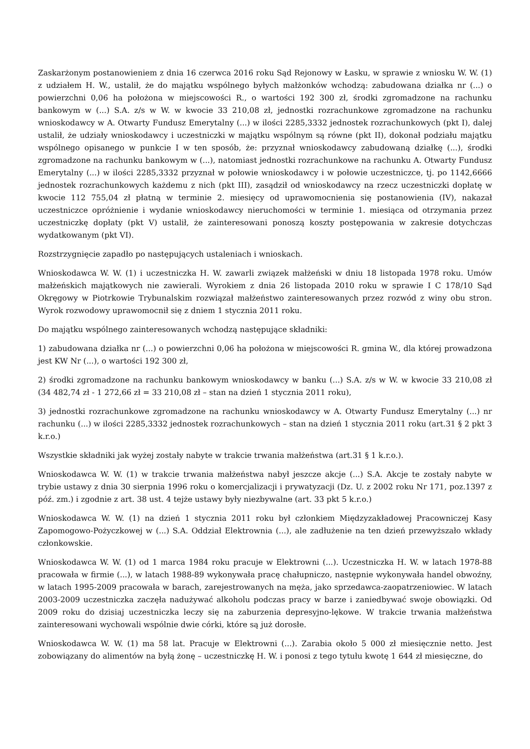Zaskarżonym postanowieniem z dnia 16 czerwca 2016 roku Sąd Rejonowy w Łasku, w sprawie z wniosku W. W. (1) z udziałem H. W., ustalił, że do majątku wspólnego byłych małżonków wchodzą: zabudowana działka nr (...) o powierzchni 0,06 ha położona w miejscowości R., o wartości 192 300 zł, środki zgromadzone na rachunku bankowym w (...) S.A. z/s w W. w kwocie 33 210,08 zł, jednostki rozrachunkowe zgromadzone na rachunku wnioskodawcy w A. Otwarty Fundusz Emerytalny (...) w ilości 2285,3332 jednostek rozrachunkowych (pkt I), dalej ustalił, że udziały wnioskodawcy i uczestniczki w majątku wspólnym są równe (pkt II), dokonał podziału majątku wspólnego opisanego w punkcie I w ten sposób, że: przyznał wnioskodawcy zabudowaną działkę (...), środki zgromadzone na rachunku bankowym w (...), natomiast jednostki rozrachunkowe na rachunku A. Otwarty Fundusz Emerytalny (...) w ilości 2285,3332 przyznał w połowie wnioskodawcy i w połowie uczestniczce, tj. po 1142,6666 jednostek rozrachunkowych każdemu z nich (pkt III), zasądził od wnioskodawcy na rzecz uczestniczki dopłatę w kwocie 112 755,04 zł płatną w terminie 2. miesięcy od uprawomocnienia się postanowienia (IV), nakazał uczestniczce opróżnienie i wydanie wnioskodawcy nieruchomości w terminie 1. miesiąca od otrzymania przez uczestniczkę dopłaty (pkt V) ustalił, że zainteresowani ponoszą koszty postępowania w zakresie dotychczas wydatkowanym (pkt VI).
Rozstrzygnięcie zapadło po następujących ustaleniach i wnioskach.
Wnioskodawca W. W. (1) i uczestniczka H. W. zawarli związek małżeński w dniu 18 listopada 1978 roku. Umów małżeńskich majątkowych nie zawierali. Wyrokiem z dnia 26 listopada 2010 roku w sprawie I C 178/10 Sąd Okręgowy w Piotrkowie Trybunalskim rozwiązał małżeństwo zainteresowanych przez rozwód z winy obu stron. Wyrok rozwodowy uprawomocnił się z dniem 1 stycznia 2011 roku.
Do majątku wspólnego zainteresowanych wchodzą następujące składniki:
1) zabudowana działka nr (...) o powierzchni 0,06 ha położona w miejscowości R. gmina W., dla której prowadzona jest KW Nr (...), o wartości 192 300 zł,
2) środki zgromadzone na rachunku bankowym wnioskodawcy w banku (...) S.A. z/s w W. w kwocie 33 210,08 zł (34 482,74 zł - 1 272,66 zł = 33 210,08 zł – stan na dzień 1 stycznia 2011 roku),
3) jednostki rozrachunkowe zgromadzone na rachunku wnioskodawcy w A. Otwarty Fundusz Emerytalny (...) nr rachunku (...) w ilości 2285,3332 jednostek rozrachunkowych – stan na dzień 1 stycznia 2011 roku (art.31 § 2 pkt 3 k.r.o.)
Wszystkie składniki jak wyżej zostały nabyte w trakcie trwania małżeństwa (art.31 § 1 k.r.o.).
Wnioskodawca W. W. (1) w trakcie trwania małżeństwa nabył jeszcze akcje (...) S.A. Akcje te zostały nabyte w trybie ustawy z dnia 30 sierpnia 1996 roku o komercjalizacji i prywatyzacji (Dz. U. z 2002 roku Nr 171, poz.1397 z póź. zm.) i zgodnie z art. 38 ust. 4 tejże ustawy były niezbywalne (art. 33 pkt 5 k.r.o.)
Wnioskodawca W. W. (1) na dzień 1 stycznia 2011 roku był członkiem Międzyzakładowej Pracowniczej Kasy Zapomogowo-Pożyczkowej w (...) S.A. Oddział Elektrownia (...), ale zadłużenie na ten dzień przewyższało wkłady członkowskie.
Wnioskodawca W. W. (1) od 1 marca 1984 roku pracuje w Elektrowni (...). Uczestniczka H. W. w latach 1978-88 pracowała w firmie (...), w latach 1988-89 wykonywała pracę chałupniczo, następnie wykonywała handel obwoźny, w latach 1995-2009 pracowała w barach, zarejestrowanych na męża, jako sprzedawca-zaopatrzeniowiec. W latach 2003-2009 uczestniczka zaczęła nadużywać alkoholu podczas pracy w barze i zaniedbywać swoje obowiązki. Od 2009 roku do dzisiaj uczestniczka leczy się na zaburzenia depresyjno-lękowe. W trakcie trwania małżeństwa zainteresowani wychowali wspólnie dwie córki, które są już dorosłe.
Wnioskodawca W. W. (1) ma 58 lat. Pracuje w Elektrowni (...). Zarabia około 5 000 zł miesięcznie netto. Jest zobowiązany do alimentów na byłą żonę – uczestniczkę H. W. i ponosi z tego tytułu kwotę 1 644 zł miesięczne, do